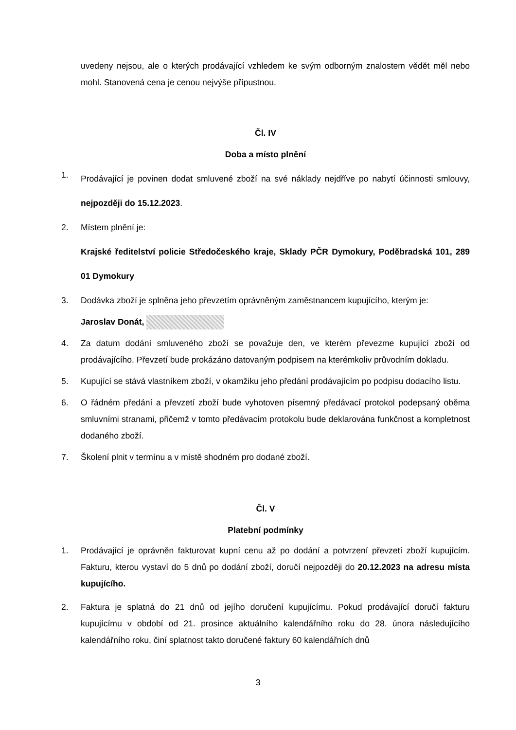uvedeny nejsou, ale o kterých prodávající vzhledem ke svým odborným znalostem vědět měl nebo mohl. Stanovená cena je cenou nejvýše přípustnou.
Čl. IV
Doba a místo plnění
1. Prodávající je povinen dodat smluvené zboží na své náklady nejdříve po nabytí účinnosti smlouvy, nejpozději do 15.12.2023.
2. Místem plnění je:
Krajské ředitelství policie Středočeského kraje, Sklady PČR Dymokury, Poděbradská 101, 289 01 Dymokury
3. Dodávka zboží je splněna jeho převzetím oprávněným zaměstnancem kupujícího, kterým je:
Jaroslav Donát,
4. Za datum dodání smluveného zboží se považuje den, ve kterém převezme kupující zboží od prodávajícího. Převzetí bude prokázáno datovaným podpisem na kterémkoliv průvodním dokladu.
5. Kupující se stává vlastníkem zboží, v okamžiku jeho předání prodávajícím po podpisu dodacího listu.
6. O řádném předání a převzetí zboží bude vyhotoven písemný předávací protokol podepsaný oběma smluvními stranami, přičemž v tomto předávacím protokolu bude deklarována funkčnost a kompletnost dodaného zboží.
7. Školení plnit v termínu a v místě shodném pro dodané zboží.
Čl. V
Platební podmínky
1. Prodávající je oprávněn fakturovat kupní cenu až po dodání a potvrzení převzetí zboží kupujícím. Fakturu, kterou vystaví do 5 dnů po dodání zboží, doručí nejpozději do 20.12.2023 na adresu místa kupujícího.
2. Faktura je splatná do 21 dnů od jejího doručení kupujícímu. Pokud prodávající doručí fakturu kupujícímu v období od 21. prosince aktuálního kalendářního roku do 28. února následujícího kalendářního roku, činí splatnost takto doručené faktury 60 kalendářních dnů
3